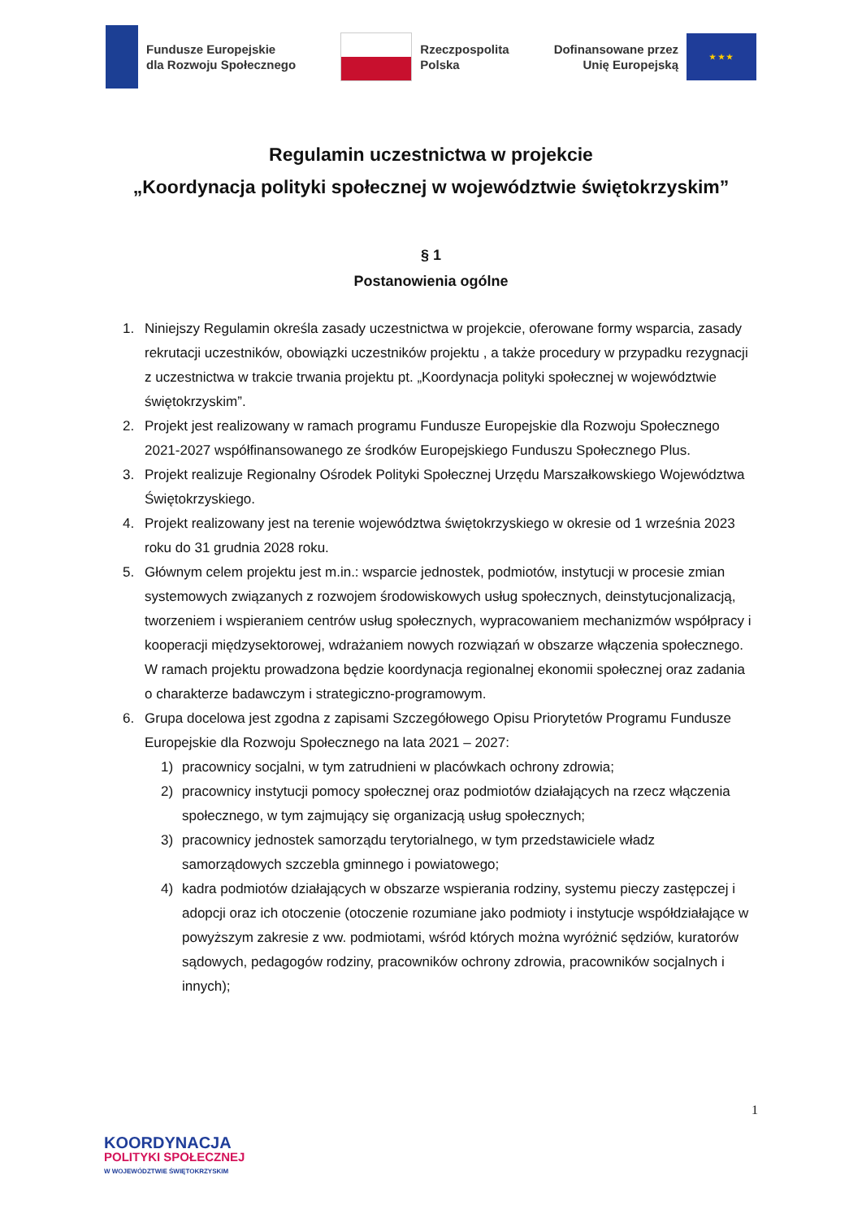Fundusze Europejskie
dla Rozwoju Społecznego
Rzeczpospolita
Polska
Dofinansowane przez
Unię Europejską
★ ★ ★
Regulamin uczestnictwa w projekcie
„Koordynacja polityki społecznej w województwie świętokrzyskim”
§ 1
Postanowienia ogólne
1. Niniejszy Regulamin określa zasady uczestnictwa w projekcie, oferowane formy wsparcia, zasady rekrutacji uczestników, obowiązki uczestników projektu , a także procedury w przypadku rezygnacji z uczestnictwa w trakcie trwania projektu pt. „Koordynacja polityki społecznej w województwie świętokrzyskim”.
2. Projekt jest realizowany w ramach programu Fundusze Europejskie dla Rozwoju Społecznego 2021-2027 współfinansowanego ze środków Europejskiego Funduszu Społecznego Plus.
3. Projekt realizuje Regionalny Ośrodek Polityki Społecznej Urzędu Marszałkowskiego Województwa Świętokrzyskiego.
4. Projekt realizowany jest na terenie województwa świętokrzyskiego w okresie od 1 września 2023 roku do 31 grudnia 2028 roku.
5. Głównym celem projektu jest m.in.: wsparcie jednostek, podmiotów, instytucji w procesie zmian systemowych związanych z rozwojem środowiskowych usług społecznych, deinstytucjonalizacją, tworzeniem i wspieraniem centrów usług społecznych, wypracowaniem mechanizmów współpracy i kooperacji międzysektorowej, wdrażaniem nowych rozwiązań w obszarze włączenia społecznego. W ramach projektu prowadzona będzie koordynacja regionalnej ekonomii społecznej oraz zadania o charakterze badawczym i strategiczno-programowym.
6. Grupa docelowa jest zgodna z zapisami Szczegółowego Opisu Priorytetów Programu Fundusze Europejskie dla Rozwoju Społecznego na lata 2021 – 2027:
1) pracownicy socjalni, w tym zatrudnieni w placówkach ochrony zdrowia;
2) pracownicy instytucji pomocy społecznej oraz podmiotów działających na rzecz włączenia społecznego, w tym zajmujący się organizacją usług społecznych;
3) pracownicy jednostek samorządu terytorialnego, w tym przedstawiciele władz samorządowych szczebla gminnego i powiatowego;
4) kadra podmiotów działających w obszarze wspierania rodziny, systemu pieczy zastępczej i adopcji oraz ich otoczenie (otoczenie rozumiane jako podmioty i instytucje współdziałające w powyższym zakresie z ww. podmiotami, wśród których można wyróżnić sędziów, kuratorów sądowych, pedagogów rodziny, pracowników ochrony zdrowia, pracowników socjalnych i innych);
1
KOORDYNACJA
POLITYKI SPOŁECZNEJ
W WOJEWÓDZTWIE ŚWIĘTOKRZYSKIM